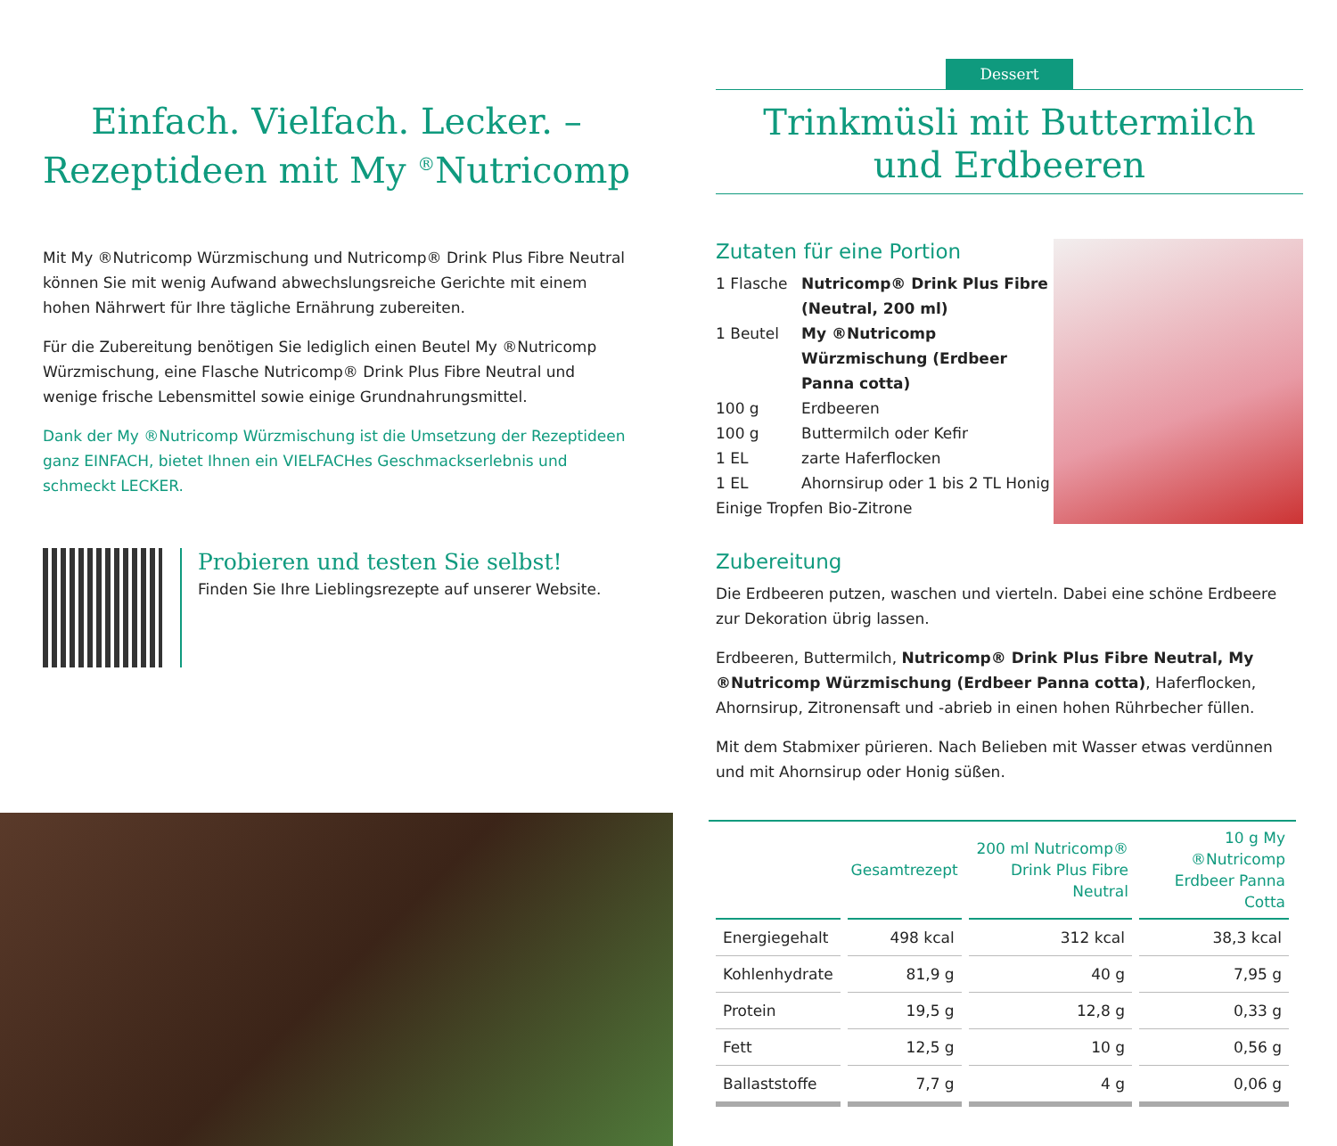Einfach. Vielfach. Lecker. –
Rezeptideen mit My <sup>®</sup>Nutricomp
Mit My ®Nutricomp Würzmischung und Nutricomp® Drink Plus Fibre Neutral können Sie mit wenig Aufwand abwechslungsreiche Gerichte mit einem hohen Nährwert für Ihre tägliche Ernährung zubereiten.
Für die Zubereitung benötigen Sie lediglich einen Beutel My ®Nutricomp Würzmischung, eine Flasche Nutricomp® Drink Plus Fibre Neutral und wenige frische Lebensmittel sowie einige Grundnahrungsmittel.
Dank der My ®Nutricomp Würzmischung ist die Umsetzung der Rezeptideen ganz EINFACH, bietet Ihnen ein VIELFACHes Geschmackserlebnis und schmeckt LECKER.
Probieren und testen Sie selbst!
Finden Sie Ihre Lieblingsrezepte auf unserer Website.
Dessert
Trinkmüsli mit Buttermilch
und Erdbeeren
Zutaten für eine Portion
1 Flasche
Nutricomp® Drink Plus Fibre (Neutral, 200 ml)
1 Beutel
My ®Nutricomp Würzmischung (Erdbeer Panna cotta)
100 g
Erdbeeren
100 g
Buttermilch oder Kefir
1 EL
zarte Haferflocken
1 EL
Ahornsirup oder 1 bis 2 TL Honig
Einige Tropfen Bio-Zitrone
Zubereitung
Die Erdbeeren putzen, waschen und vierteln. Dabei eine schöne Erdbeere zur Dekoration übrig lassen.
Erdbeeren, Buttermilch, Nutricomp® Drink Plus Fibre Neutral, My ®Nutricomp Würzmischung (Erdbeer Panna cotta), Haferflocken, Ahornsirup, Zitronensaft und -abrieb in einen hohen Rührbecher füllen.
Mit dem Stabmixer pürieren. Nach Belieben mit Wasser etwas verdünnen und mit Ahornsirup oder Honig süßen.
| | Gesamtrezept | 200 ml Nutricomp® Drink Plus Fibre Neutral | 10 g My ®Nutricomp Erdbeer Panna Cotta |
| --- | --- | --- | --- |
| Energiegehalt | 498 kcal | 312 kcal | 38,3 kcal |
| Kohlenhydrate | 81,9 g | 40 g | 7,95 g |
| Protein | 19,5 g | 12,8 g | 0,33 g |
| Fett | 12,5 g | 10 g | 0,56 g |
| Ballaststoffe | 7,7 g | 4 g | 0,06 g |